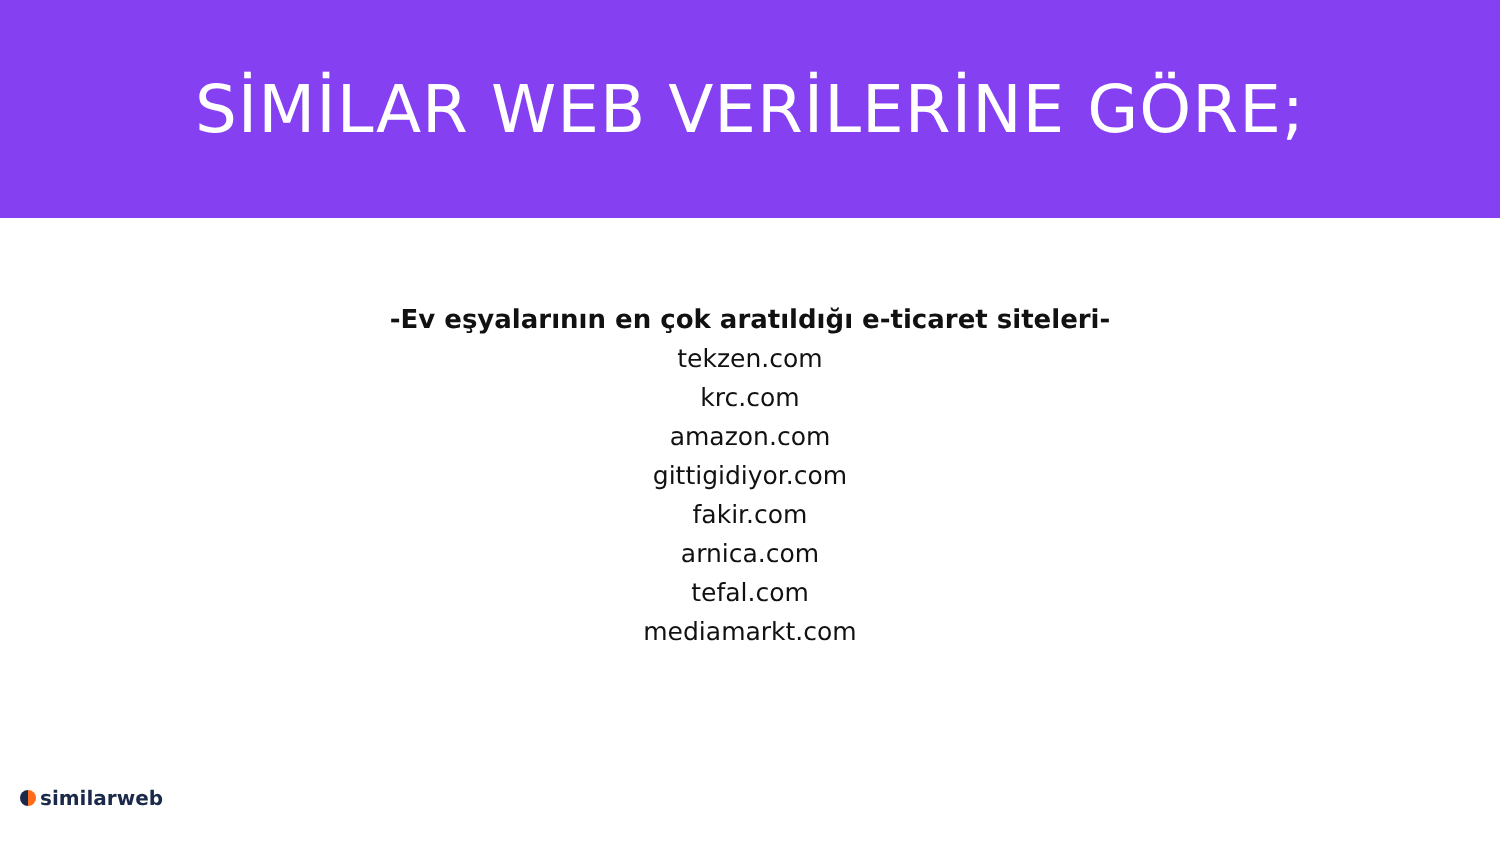SİMİLAR WEB VERİLERİNE GÖRE;
-Ev eşyalarının en çok aratıldığı e-ticaret siteleri-
tekzen.com
krc.com
amazon.com
gittigidiyor.com
fakir.com
arnica.com
tefal.com
mediamarkt.com
similarweb